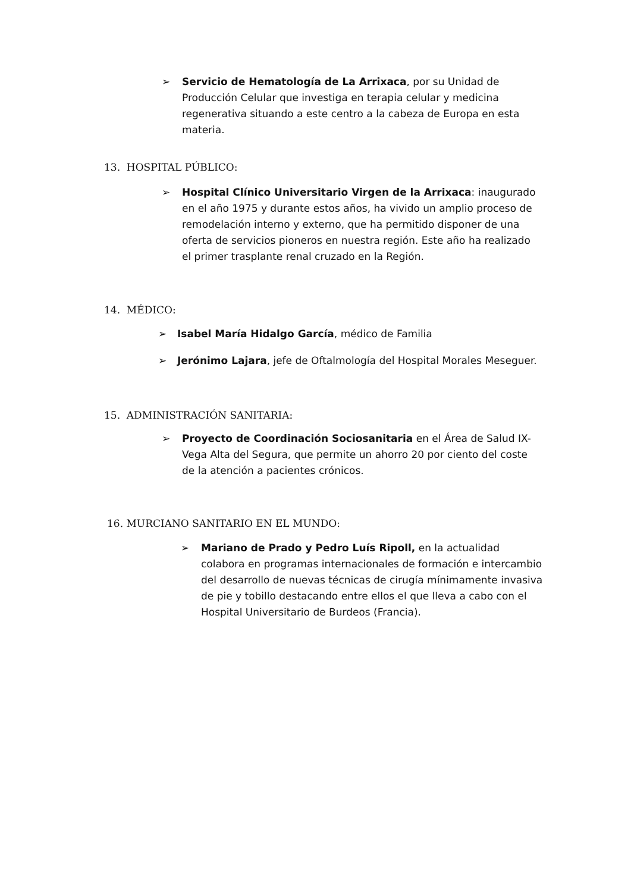➢ Servicio de Hematología de La Arrixaca, por su Unidad de Producción Celular que investiga en terapia celular y medicina regenerativa situando a este centro a la cabeza de Europa en esta materia.
13. HOSPITAL PÚBLICO:
➢ Hospital Clínico Universitario Virgen de la Arrixaca: inaugurado en el año 1975 y durante estos años, ha vivido un amplio proceso de remodelación interno y externo, que ha permitido disponer de una oferta de servicios pioneros en nuestra región. Este año ha realizado el primer trasplante renal cruzado en la Región.
14. MÉDICO:
➢ Isabel María Hidalgo García, médico de Familia
➢ Jerónimo Lajara, jefe de Oftalmología del Hospital Morales Meseguer.
15. ADMINISTRACIÓN SANITARIA:
➢ Proyecto de Coordinación Sociosanitaria en el Área de Salud IX-Vega Alta del Segura, que permite un ahorro 20 por ciento del coste de la atención a pacientes crónicos.
16. MURCIANO SANITARIO EN EL MUNDO:
➢ Mariano de Prado y Pedro Luís Ripoll, en la actualidad colabora en programas internacionales de formación e intercambio del desarrollo de nuevas técnicas de cirugía mínimamente invasiva de pie y tobillo destacando entre ellos el que lleva a cabo con el Hospital Universitario de Burdeos (Francia).